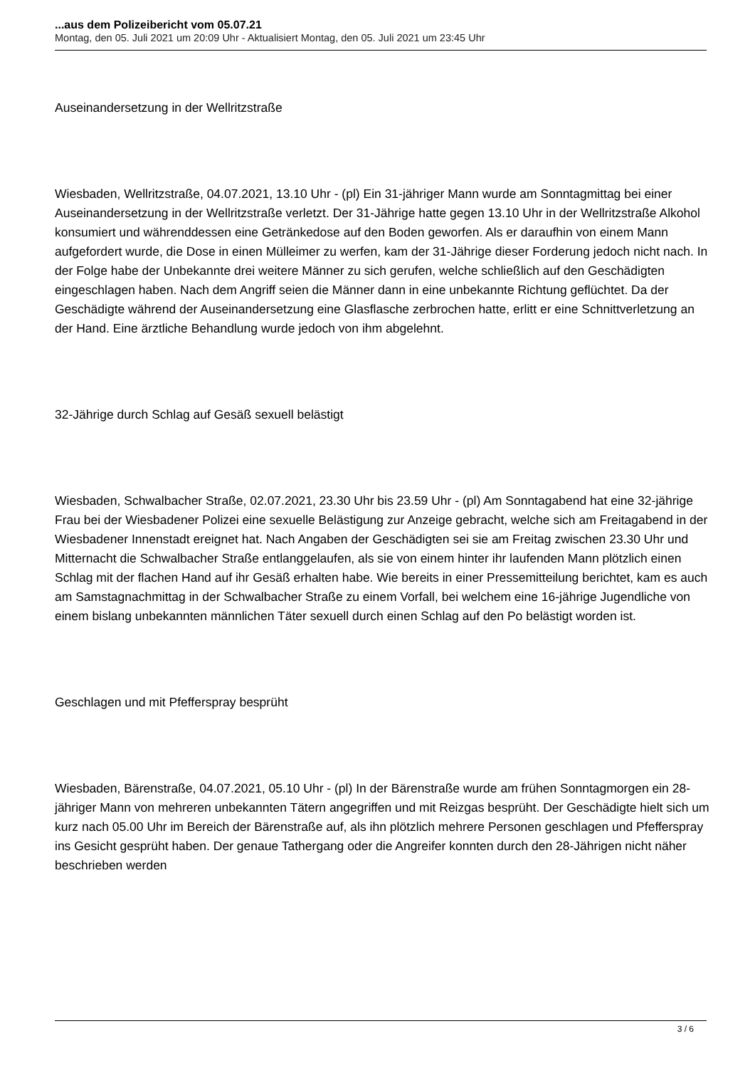...aus dem Polizeibericht vom 05.07.21
Montag, den 05. Juli 2021 um 20:09 Uhr - Aktualisiert Montag, den 05. Juli 2021 um 23:45 Uhr
Auseinandersetzung in der Wellritzstraße
Wiesbaden, Wellritzstraße, 04.07.2021, 13.10 Uhr - (pl) Ein 31-jähriger Mann wurde am Sonntagmittag bei einer Auseinandersetzung in der Wellritzstraße verletzt. Der 31-Jährige hatte gegen 13.10 Uhr in der Wellritzstraße Alkohol konsumiert und währenddessen eine Getränkedose auf den Boden geworfen. Als er daraufhin von einem Mann aufgefordert wurde, die Dose in einen Mülleimer zu werfen, kam der 31-Jährige dieser Forderung jedoch nicht nach. In der Folge habe der Unbekannte drei weitere Männer zu sich gerufen, welche schließlich auf den Geschädigten eingeschlagen haben. Nach dem Angriff seien die Männer dann in eine unbekannte Richtung geflüchtet. Da der Geschädigte während der Auseinandersetzung eine Glasflasche zerbrochen hatte, erlitt er eine Schnittverletzung an der Hand. Eine ärztliche Behandlung wurde jedoch von ihm abgelehnt.
32-Jährige durch Schlag auf Gesäß sexuell belästigt
Wiesbaden, Schwalbacher Straße, 02.07.2021, 23.30 Uhr bis 23.59 Uhr - (pl) Am Sonntagabend hat eine 32-jährige Frau bei der Wiesbadener Polizei eine sexuelle Belästigung zur Anzeige gebracht, welche sich am Freitagabend in der Wiesbadener Innenstadt ereignet hat. Nach Angaben der Geschädigten sei sie am Freitag zwischen 23.30 Uhr und Mitternacht die Schwalbacher Straße entlanggelaufen, als sie von einem hinter ihr laufenden Mann plötzlich einen Schlag mit der flachen Hand auf ihr Gesäß erhalten habe. Wie bereits in einer Pressemitteilung berichtet, kam es auch am Samstagnachmittag in der Schwalbacher Straße zu einem Vorfall, bei welchem eine 16-jährige Jugendliche von einem bislang unbekannten männlichen Täter sexuell durch einen Schlag auf den Po belästigt worden ist.
Geschlagen und mit Pfefferspray besprüht
Wiesbaden, Bärenstraße, 04.07.2021, 05.10 Uhr - (pl) In der Bärenstraße wurde am frühen Sonntagmorgen ein 28-jähriger Mann von mehreren unbekannten Tätern angegriffen und mit Reizgas besprüht. Der Geschädigte hielt sich um kurz nach 05.00 Uhr im Bereich der Bärenstraße auf, als ihn plötzlich mehrere Personen geschlagen und Pfefferspray ins Gesicht gesprüht haben. Der genaue Tathergang oder die Angreifer konnten durch den 28-Jährigen nicht näher beschrieben werden
3 / 6